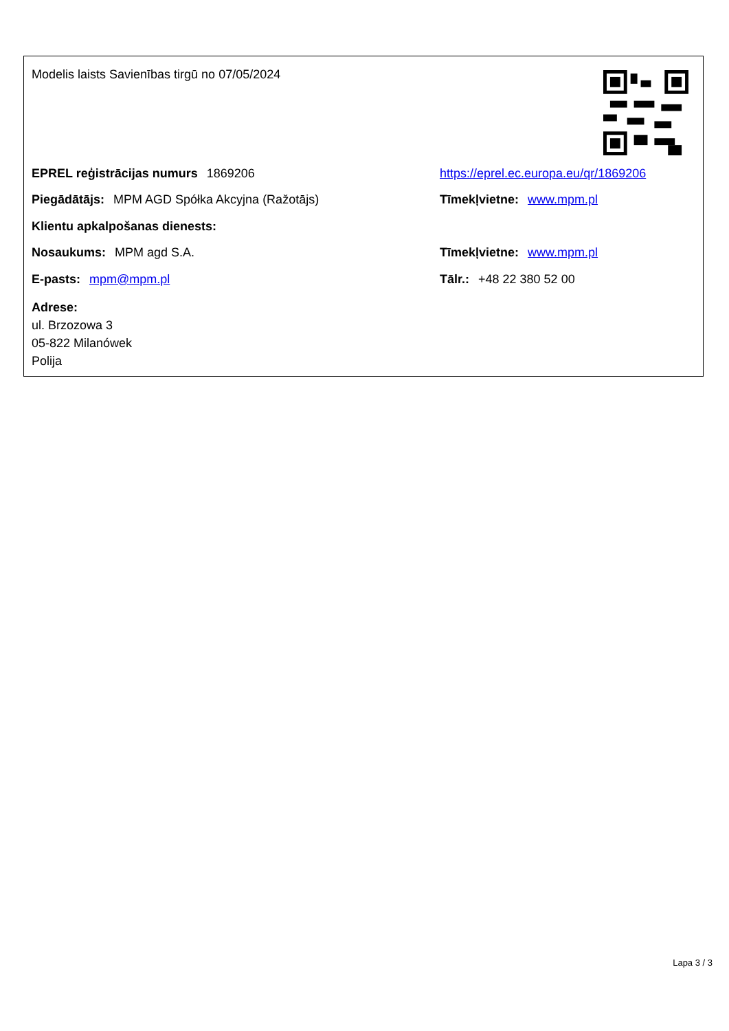Modelis laists Savienības tirgū no 07/05/2024
EPREL reģistrācijas numurs 1869206
https://eprel.ec.europa.eu/qr/1869206
Piegādātājs: MPM AGD Spółka Akcyjna (Ražotājs) Tīmekļvietne: www.mpm.pl
Klientu apkalpošanas dienests:
Nosaukums: MPM agd S.A. Tīmekļvietne: www.mpm.pl
E-pasts: mpm@mpm.pl Tālr.: +48 22 380 52 00
Adrese:
ul. Brzozowa 3
05-822 Milanówek
Polija
Lapa 3 / 3